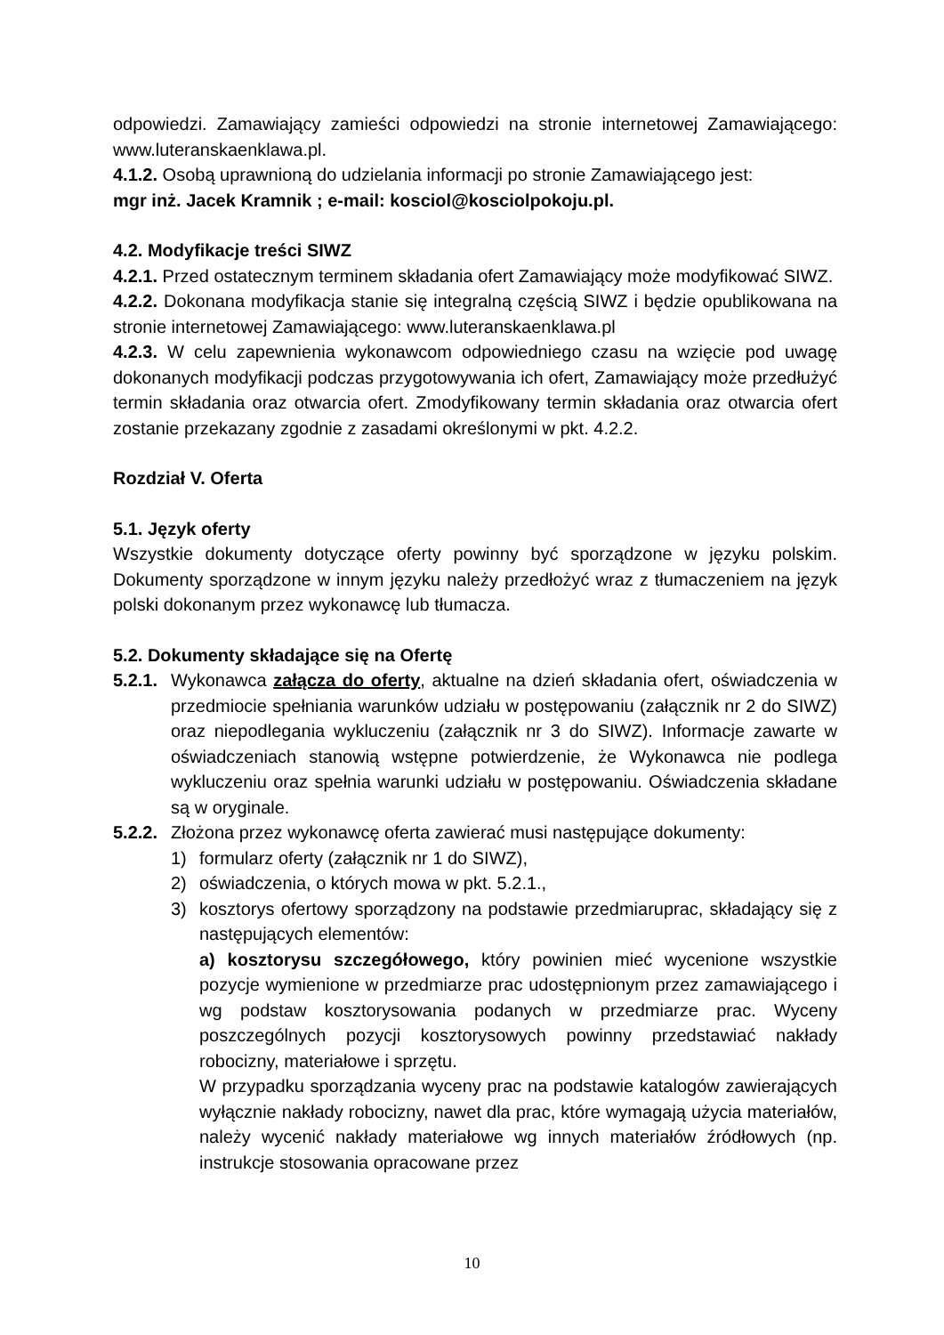odpowiedzi. Zamawiający zamieści odpowiedzi na stronie internetowej Zamawiającego: www.luteranskaenklawa.pl.
4.1.2. Osobą uprawnioną do udzielania informacji po stronie Zamawiającego jest:
mgr inż. Jacek Kramnik ; e-mail: kosciol@kosciolpokoju.pl.
4.2. Modyfikacje treści SIWZ
4.2.1. Przed ostatecznym terminem składania ofert Zamawiający może modyfikować SIWZ.
4.2.2. Dokonana modyfikacja stanie się integralną częścią SIWZ i będzie opublikowana na stronie internetowej Zamawiającego: www.luteranskaenklawa.pl
4.2.3. W celu zapewnienia wykonawcom odpowiedniego czasu na wzięcie pod uwagę dokonanych modyfikacji podczas przygotowywania ich ofert, Zamawiający może przedłużyć termin składania oraz otwarcia ofert. Zmodyfikowany termin składania oraz otwarcia ofert zostanie przekazany zgodnie z zasadami określonymi w pkt. 4.2.2.
Rozdział V. Oferta
5.1. Język oferty
Wszystkie dokumenty dotyczące oferty powinny być sporządzone w języku polskim. Dokumenty sporządzone w innym języku należy przedłożyć wraz z tłumaczeniem na język polski dokonanym przez wykonawcę lub tłumacza.
5.2. Dokumenty składające się na Ofertę
5.2.1. Wykonawca załącza do oferty, aktualne na dzień składania ofert, oświadczenia w przedmiocie spełniania warunków udziału w postępowaniu (załącznik nr 2 do SIWZ) oraz niepodlegania wykluczeniu (załącznik nr 3 do SIWZ). Informacje zawarte w oświadczeniach stanowią wstępne potwierdzenie, że Wykonawca nie podlega wykluczeniu oraz spełnia warunki udziału w postępowaniu. Oświadczenia składane są w oryginale.
5.2.2. Złożona przez wykonawcę oferta zawierać musi następujące dokumenty:
1) formularz oferty (załącznik nr 1 do SIWZ),
2) oświadczenia, o których mowa w pkt. 5.2.1.,
3) kosztorys ofertowy sporządzony na podstawie przedmiaruprac, składający się z następujących elementów:
a) kosztorysu szczegółowego, który powinien mieć wycenione wszystkie pozycje wymienione w przedmiarze prac udostępnionym przez zamawiającego i wg podstaw kosztorysowania podanych w przedmiarze prac. Wyceny poszczególnych pozycji kosztorysowych powinny przedstawiać nakłady robocizny, materiałowe i sprzętu.
W przypadku sporządzania wyceny prac na podstawie katalogów zawierających wyłącznie nakłady robocizny, nawet dla prac, które wymagają użycia materiałów, należy wycenić nakłady materiałowe wg innych materiałów źródłowych (np. instrukcje stosowania opracowane przez
10